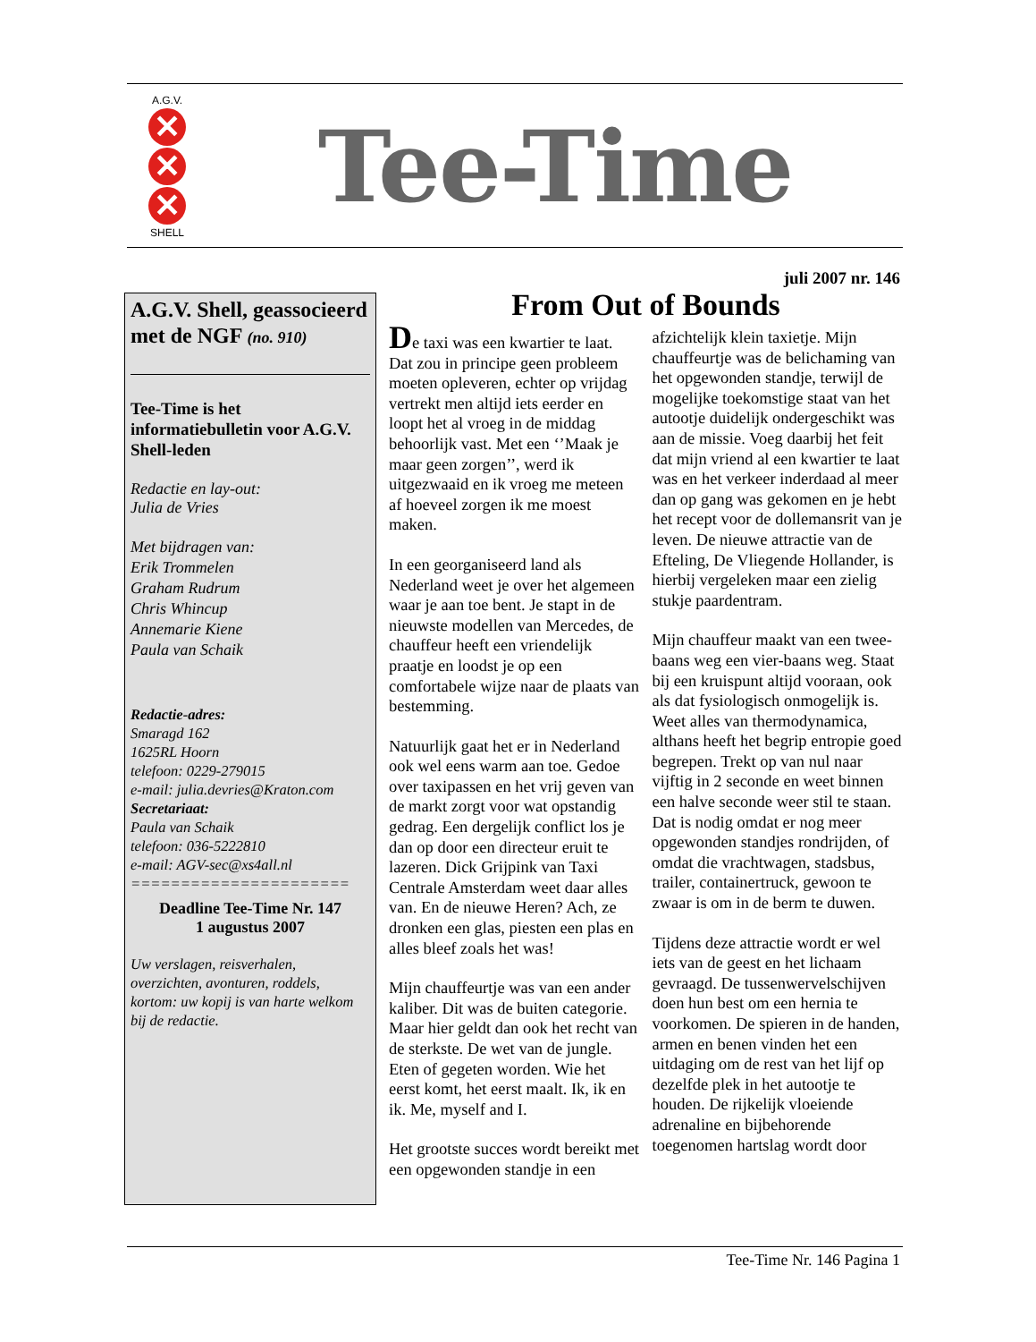A.G.V.
✕
✕
✕
SHELL
Tee-Time
juli 2007 nr. 146
A.G.V. Shell, geassocieerd met de NGF (no. 910)
Tee-Time is het informatiebulletin voor A.G.V. Shell-leden
Redactie en lay-out:
Julia de Vries
Met bijdragen van:
Erik Trommelen
Graham Rudrum
Chris Whincup
Annemarie Kiene
Paula van Schaik
Redactie-adres:
Smaragd 162
1625RL Hoorn
telefoon: 0229-279015
e-mail: julia.devries@Kraton.com
Secretariaat:
Paula van Schaik
telefoon: 036-5222810
e-mail: AGV-sec@xs4all.nl
======================
Deadline Tee-Time Nr. 147
1 augustus 2007
Uw verslagen, reisverhalen, overzichten, avonturen, roddels, kortom: uw kopij is van harte welkom bij de redactie.
From Out of Bounds
De taxi was een kwartier te laat. Dat zou in principe geen probleem moeten opleveren, echter op vrijdag vertrekt men altijd iets eerder en loopt het al vroeg in de middag behoorlijk vast. Met een ‘’Maak je maar geen zorgen’’, werd ik uitgezwaaid en ik vroeg me meteen af hoeveel zorgen ik me moest maken.
In een georganiseerd land als Nederland weet je over het algemeen waar je aan toe bent. Je stapt in de nieuwste modellen van Mercedes, de chauffeur heeft een vriendelijk praatje en loodst je op een comfortabele wijze naar de plaats van bestemming.
Natuurlijk gaat het er in Nederland ook wel eens warm aan toe. Gedoe over taxipassen en het vrij geven van de markt zorgt voor wat opstandig gedrag. Een dergelijk conflict los je dan op door een directeur eruit te lazeren. Dick Grijpink van Taxi Centrale Amsterdam weet daar alles van. En de nieuwe Heren? Ach, ze dronken een glas, piesten een plas en alles bleef zoals het was!
Mijn chauffeurtje was van een ander kaliber. Dit was de buiten categorie. Maar hier geldt dan ook het recht van de sterkste. De wet van de jungle. Eten of gegeten worden. Wie het eerst komt, het eerst maalt. Ik, ik en ik. Me, myself and I.
Het grootste succes wordt bereikt met een opgewonden standje in een afzichtelijk klein taxietje. Mijn chauffeurtje was de belichaming van het opgewonden standje, terwijl de mogelijke toekomstige staat van het autootje duidelijk ondergeschikt was aan de missie. Voeg daarbij het feit dat mijn vriend al een kwartier te laat was en het verkeer inderdaad al meer dan op gang was gekomen en je hebt het recept voor de dollemansrit van je leven. De nieuwe attractie van de Efteling, De Vliegende Hollander, is hierbij vergeleken maar een zielig stukje paardentram.
Mijn chauffeur maakt van een twee-baans weg een vier-baans weg. Staat bij een kruispunt altijd vooraan, ook als dat fysiologisch onmogelijk is. Weet alles van thermodynamica, althans heeft het begrip entropie goed begrepen. Trekt op van nul naar vijftig in 2 seconde en weet binnen een halve seconde weer stil te staan. Dat is nodig omdat er nog meer opgewonden standjes rondrijden, of omdat die vrachtwagen, stadsbus, trailer, containertruck, gewoon te zwaar is om in de berm te duwen.
Tijdens deze attractie wordt er wel iets van de geest en het lichaam gevraagd. De tussenwervelschijven doen hun best om een hernia te voorkomen. De spieren in de handen, armen en benen vinden het een uitdaging om de rest van het lijf op dezelfde plek in het autootje te houden. De rijkelijk vloeiende adrenaline en bijbehorende toegenomen hartslag wordt door
Tee-Time Nr. 146 Pagina 1